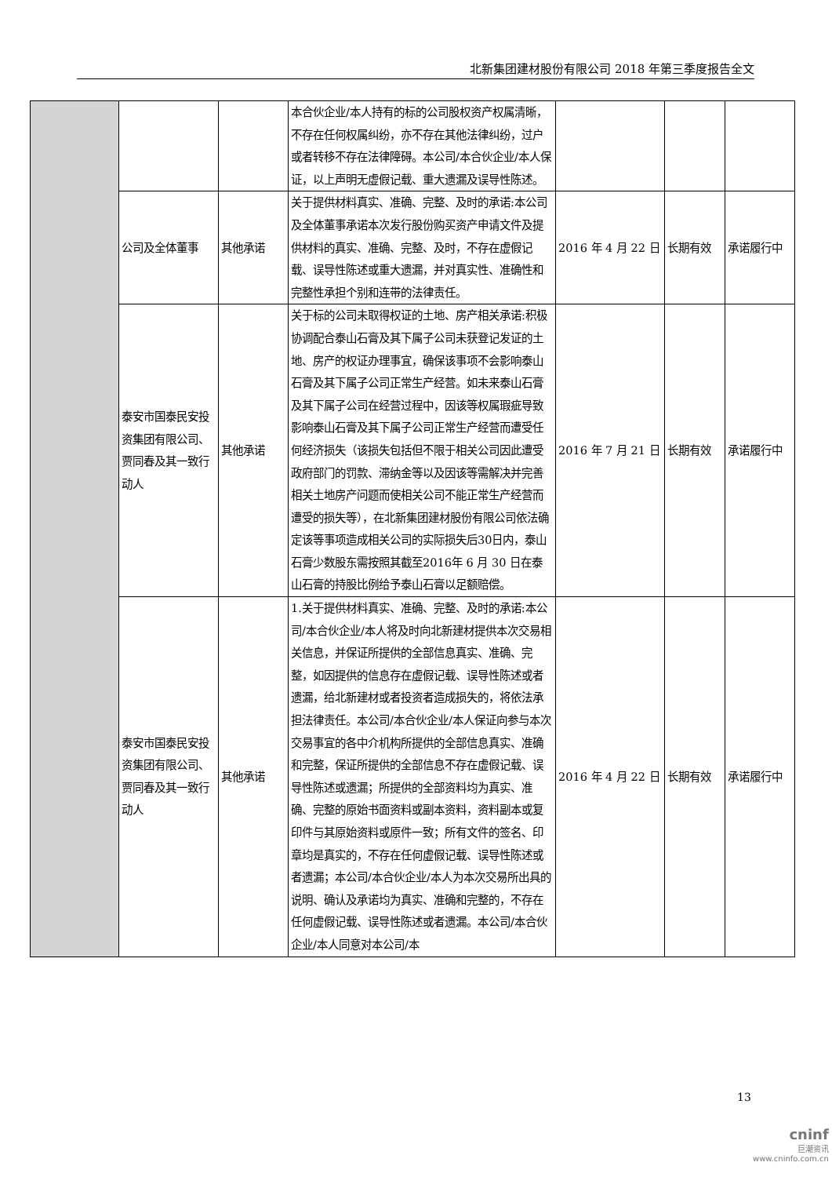北新集团建材股份有限公司 2018 年第三季度报告全文
| | | | 本合伙企业/本人持有的标的公司股权资产权属清晰，不存在任何权属纠纷，亦不存在其他法律纠纷，过户或者转移不存在法律障碍。本公司/本合伙企业/本人保证，以上声明无虚假记载、重大遗漏及误导性陈述。 | | | |
| | 公司及全体董事 | 其他承诺 | 关于提供材料真实、准确、完整、及时的承诺:本公司及全体董事承诺本次发行股份购买资产申请文件及提供材料的真实、准确、完整、及时，不存在虚假记载、误导性陈述或重大遗漏，并对真实性、准确性和完整性承担个别和连带的法律责任。 | 2016 年 4 月 22 日 | 长期有效 | 承诺履行中 |
| | 泰安市国泰民安投资集团有限公司、贾同春及其一致行动人 | 其他承诺 | 关于标的公司未取得权证的土地、房产相关承诺:积极协调配合泰山石膏及其下属子公司未获登记发证的土地、房产的权证办理事宜，确保该事项不会影响泰山石膏及其下属子公司正常生产经营。如未来泰山石膏及其下属子公司在经营过程中，因该等权属瑕疵导致影响泰山石膏及其下属子公司正常生产经营而遭受任何经济损失（该损失包括但不限于相关公司因此遭受政府部门的罚款、滞纳金等以及因该等需解决并完善相关土地房产问题而使相关公司不能正常生产经营而遭受的损失等），在北新集团建材股份有限公司依法确定该等事项造成相关公司的实际损失后30日内，泰山石膏少数股东需按照其截至2016年 6 月 30 日在泰山石膏的持股比例给予泰山石膏以足额赔偿。 | 2016 年 7 月 21 日 | 长期有效 | 承诺履行中 |
| | 泰安市国泰民安投资集团有限公司、贾同春及其一致行动人 | 其他承诺 | 1.关于提供材料真实、准确、完整、及时的承诺:本公司/本合伙企业/本人将及时向北新建材提供本次交易相关信息，并保证所提供的全部信息真实、准确、完整，如因提供的信息存在虚假记载、误导性陈述或者遗漏，给北新建材或者投资者造成损失的，将依法承担法律责任。本公司/本合伙企业/本人保证向参与本次交易事宜的各中介机构所提供的全部信息真实、准确和完整，保证所提供的全部信息不存在虚假记载、误导性陈述或遗漏；所提供的全部资料均为真实、准确、完整的原始书面资料或副本资料，资料副本或复印件与其原始资料或原件一致；所有文件的签名、印章均是真实的，不存在任何虚假记载、误导性陈述或者遗漏；本公司/本合伙企业/本人为本次交易所出具的说明、确认及承诺均为真实、准确和完整的，不存在任何虚假记载、误导性陈述或者遗漏。本公司/本合伙企业/本人同意对本公司/本 | 2016 年 4 月 22 日 | 长期有效 | 承诺履行中 |
13
cninf
巨潮资讯
www.cninfo.com.cn